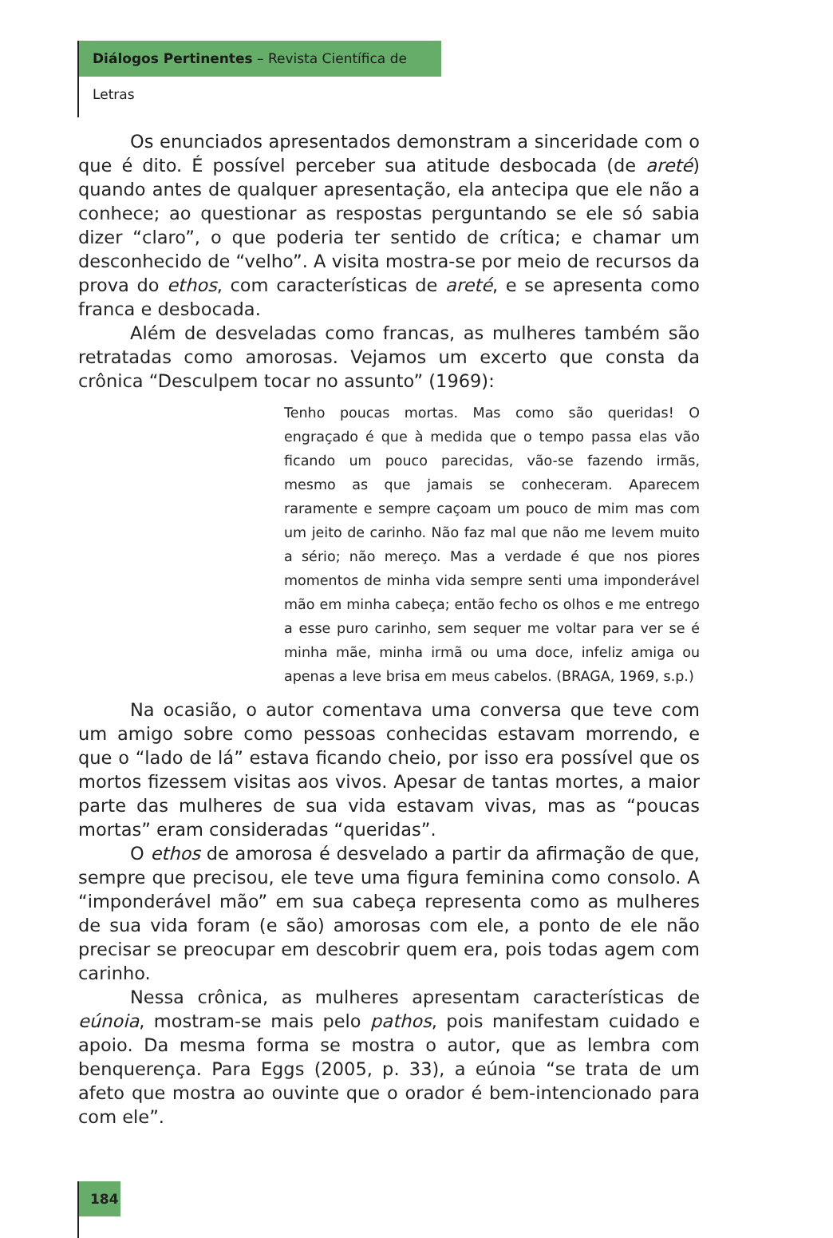Diálogos Pertinentes – Revista Científica de Letras
Os enunciados apresentados demonstram a sinceridade com o que é dito. É possível perceber sua atitude desbocada (de areté) quando antes de qualquer apresentação, ela antecipa que ele não a conhece; ao questionar as respostas perguntando se ele só sabia dizer “claro”, o que poderia ter sentido de crítica; e chamar um desconhecido de “velho”. A visita mostra-se por meio de recursos da prova do ethos, com características de areté, e se apresenta como franca e desbocada.
Além de desveladas como francas, as mulheres também são retratadas como amorosas. Vejamos um excerto que consta da crônica “Desculpem tocar no assunto” (1969):
Tenho poucas mortas. Mas como são queridas! O engraçado é que à medida que o tempo passa elas vão ficando um pouco parecidas, vão-se fazendo irmãs, mesmo as que jamais se conheceram. Aparecem raramente e sempre caçoam um pouco de mim mas com um jeito de carinho. Não faz mal que não me levem muito a sério; não mereço. Mas a verdade é que nos piores momentos de minha vida sempre senti uma imponderável mão em minha cabeça; então fecho os olhos e me entrego a esse puro carinho, sem sequer me voltar para ver se é minha mãe, minha irmã ou uma doce, infeliz amiga ou apenas a leve brisa em meus cabelos. (BRAGA, 1969, s.p.)
Na ocasião, o autor comentava uma conversa que teve com um amigo sobre como pessoas conhecidas estavam morrendo, e que o “lado de lá” estava ficando cheio, por isso era possível que os mortos fizessem visitas aos vivos. Apesar de tantas mortes, a maior parte das mulheres de sua vida estavam vivas, mas as “poucas mortas” eram consideradas “queridas”.
O ethos de amorosa é desvelado a partir da afirmação de que, sempre que precisou, ele teve uma figura feminina como consolo. A “imponderável mão” em sua cabeça representa como as mulheres de sua vida foram (e são) amorosas com ele, a ponto de ele não precisar se preocupar em descobrir quem era, pois todas agem com carinho.
Nessa crônica, as mulheres apresentam características de eúnoia, mostram-se mais pelo pathos, pois manifestam cuidado e apoio. Da mesma forma se mostra o autor, que as lembra com benquerença. Para Eggs (2005, p. 33), a eúnoia “se trata de um afeto que mostra ao ouvinte que o orador é bem-intencionado para com ele”.
184